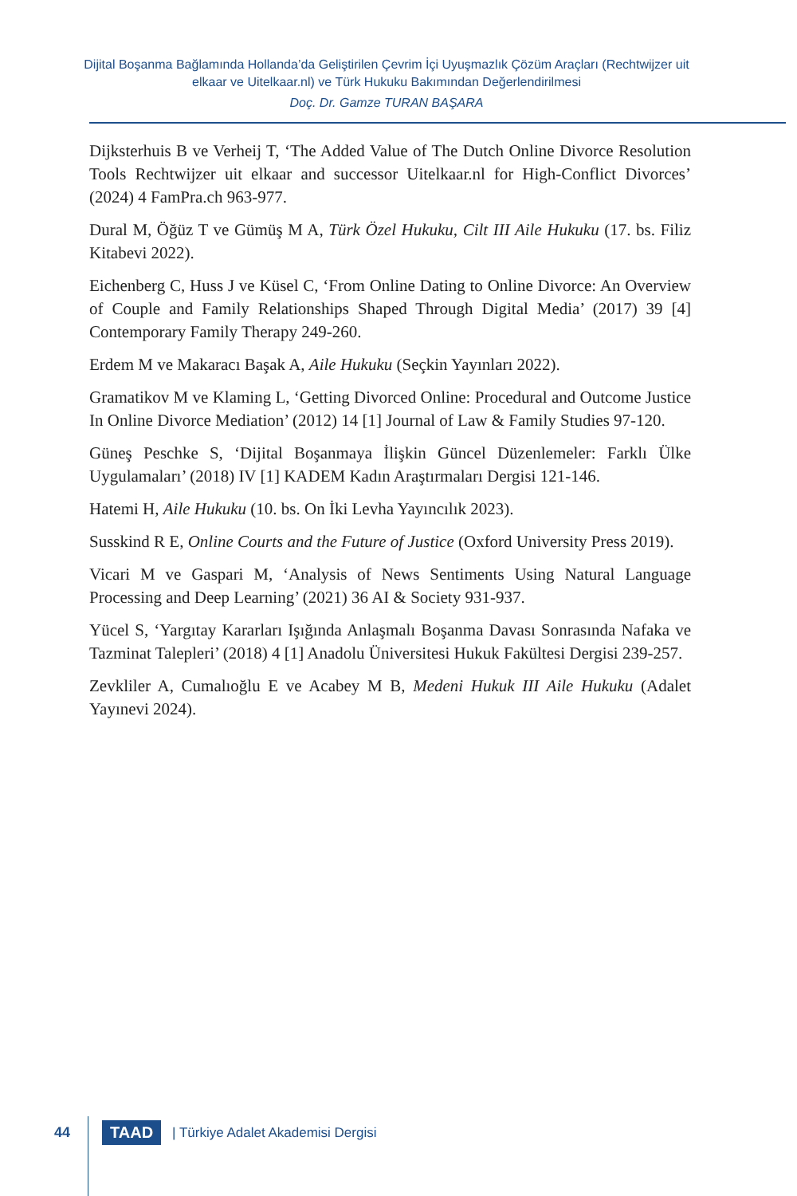Dijital Boşanma Bağlamında Hollanda’da Geliştirilen Çevrim İçi Uyuşmazlık Çözüm Araçları (Rechtwijzer uit elkaar ve Uitelkaar.nl) ve Türk Hukuku Bakımından Değerlendirilmesi
Doç. Dr. Gamze TURAN BAŞARA
Dijksterhuis B ve Verheij T, ‘The Added Value of The Dutch Online Divorce Resolution Tools Rechtwijzer uit elkaar and successor Uitelkaar.nl for High-Conflict Divorces’ (2024) 4 FamPra.ch 963-977.
Dural M, Öğüz T ve Gümüş M A, Türk Özel Hukuku, Cilt III Aile Hukuku (17. bs. Filiz Kitabevi 2022).
Eichenberg C, Huss J ve Küsel C, ‘From Online Dating to Online Divorce: An Overview of Couple and Family Relationships Shaped Through Digital Media’ (2017) 39 [4] Contemporary Family Therapy 249-260.
Erdem M ve Makaracı Başak A, Aile Hukuku (Seçkin Yayınları 2022).
Gramatikov M ve Klaming L, ‘Getting Divorced Online: Procedural and Outcome Justice In Online Divorce Mediation’ (2012) 14 [1] Journal of Law & Family Studies 97-120.
Güneş Peschke S, ‘Dijital Boşanmaya İlişkin Güncel Düzenlemeler: Farklı Ülke Uygulamaları’ (2018) IV [1] KADEM Kadın Araştırmaları Dergisi 121-146.
Hatemi H, Aile Hukuku (10. bs. On İki Levha Yayıncılık 2023).
Susskind R E, Online Courts and the Future of Justice (Oxford University Press 2019).
Vicari M ve Gaspari M, ‘Analysis of News Sentiments Using Natural Language Processing and Deep Learning’ (2021) 36 AI & Society 931-937.
Yücel S, ‘Yargıtay Kararları Işığında Anlaşmalı Boşanma Davası Sonrasında Nafaka ve Tazminat Talepleri’ (2018) 4 [1] Anadolu Üniversitesi Hukuk Fakültesi Dergisi 239-257.
Zevkliler A, Cumalıoğlu E ve Acabey M B, Medeni Hukuk III Aile Hukuku (Adalet Yayınevi 2024).
44 TAAD | Türkiye Adalet Akademisi Dergisi